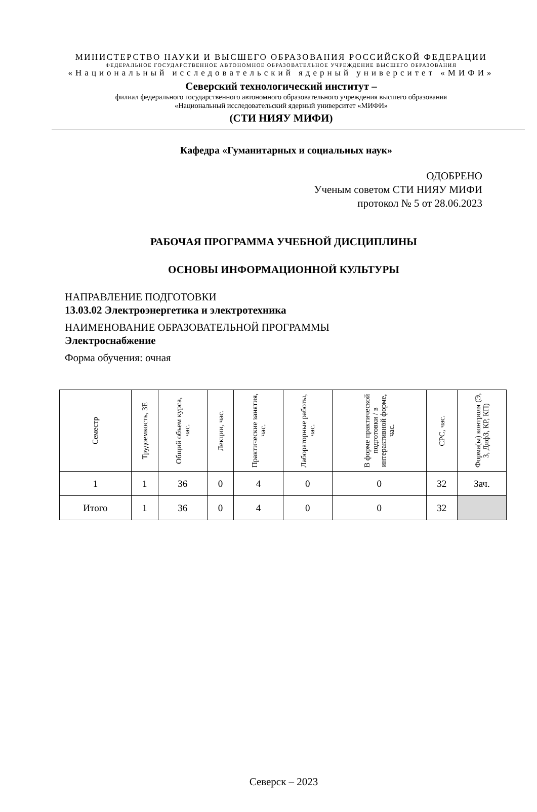МИНИСТЕРСТВО НАУКИ И ВЫСШЕГО ОБРАЗОВАНИЯ РОССИЙСКОЙ ФЕДЕРАЦИИ
ФЕДЕРАЛЬНОЕ ГОСУДАРСТВЕННОЕ АВТОНОМНОЕ ОБРАЗОВАТЕЛЬНОЕ УЧРЕЖДЕНИЕ ВЫСШЕГО ОБРАЗОВАНИЯ
«Национальный исследовательский ядерный университет «МИФИ»
Северский технологический институт –
филиал федерального государственного автономного образовательного учреждения высшего образования
«Национальный исследовательский ядерный университет «МИФИ»
(СТИ НИЯУ МИФИ)
Кафедра «Гуманитарных и социальных наук»
ОДОБРЕНО
Ученым советом СТИ НИЯУ МИФИ
протокол № 5 от 28.06.2023
РАБОЧАЯ ПРОГРАММА УЧЕБНОЙ ДИСЦИПЛИНЫ
ОСНОВЫ ИНФОРМАЦИОННОЙ КУЛЬТУРЫ
НАПРАВЛЕНИЕ ПОДГОТОВКИ
13.03.02 Электроэнергетика и электротехника
НАИМЕНОВАНИЕ ОБРАЗОВАТЕЛЬНОЙ ПРОГРАММЫ
Электроснабжение
Форма обучения: очная
| Семестр | Трудоемкость, ЗЕ | Общий объем курса, час. | Лекции, час. | Практические занятия, час. | Лабораторные работы, час. | В форме практической подготовки / в интерактивной форме, час. | СРС, час. | Форма(ы) контроля (Э, З, ДифЗ, КР, КП) |
| --- | --- | --- | --- | --- | --- | --- | --- | --- |
| 1 | 1 | 36 | 0 | 4 | 0 | 0 | 32 | Зач. |
| Итого | 1 | 36 | 0 | 4 | 0 | 0 | 32 | |
Северск – 2023